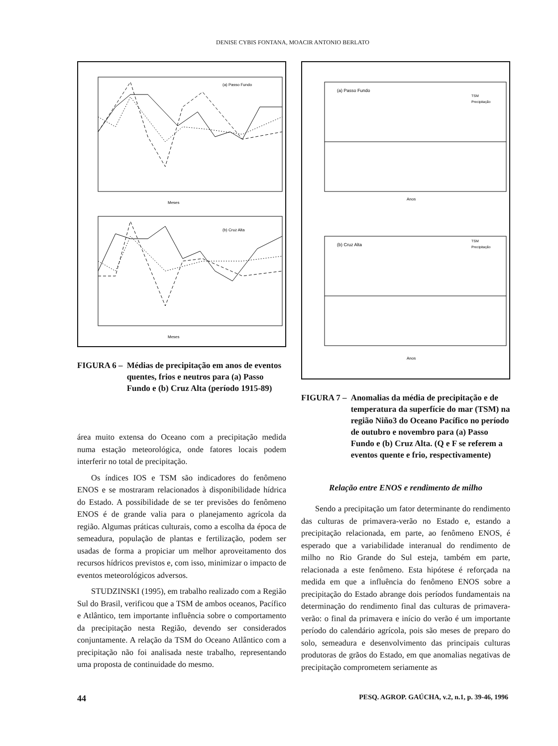DENISE CYBIS FONTANA, MOACIR ANTONIO BERLATO
(a) Passo Fundo
Meses
(b) Cruz Alta
Meses
FIGURA 6 – Médias de precipitação em anos de eventos quentes, frios e neutros para (a) Passo Fundo e (b) Cruz Alta (período 1915-89)
área muito extensa do Oceano com a precipitação medida numa estação meteorológica, onde fatores locais podem interferir no total de precipitação.
Os índices IOS e TSM são indicadores do fenômeno ENOS e se mostraram relacionados à disponibilidade hídrica do Estado. A possibilidade de se ter previsões do fenômeno ENOS é de grande valia para o planejamento agrícola da região. Algumas práticas culturais, como a escolha da época de semeadura, população de plantas e fertilização, podem ser usadas de forma a propiciar um melhor aproveitamento dos recursos hídricos previstos e, com isso, minimizar o impacto de eventos meteorológicos adversos.
STUDZINSKI (1995), em trabalho realizado com a Região Sul do Brasil, verificou que a TSM de ambos oceanos, Pacífico e Atlântico, tem importante influência sobre o comportamento da precipitação nesta Região, devendo ser considerados conjuntamente. A relação da TSM do Oceano Atlântico com a precipitação não foi analisada neste trabalho, representando uma proposta de continuidade do mesmo.
(a) Passo Fundo
TSM
Precipitação
Anos
(b) Cruz Alta
TSM
Precipitação
Anos
FIGURA 7 – Anomalias da média de precipitação e de temperatura da superfície do mar (TSM) na região Niño3 do Oceano Pacífico no período de outubro e novembro para (a) Passo Fundo e (b) Cruz Alta. (Q e F se referem a eventos quente e frio, respectivamente)
Relação entre ENOS e rendimento de milho
Sendo a precipitação um fator determinante do rendimento das culturas de primavera-verão no Estado e, estando a precipitação relacionada, em parte, ao fenômeno ENOS, é esperado que a variabilidade interanual do rendimento de milho no Rio Grande do Sul esteja, também em parte, relacionada a este fenômeno. Esta hipótese é reforçada na medida em que a influência do fenômeno ENOS sobre a precipitação do Estado abrange dois períodos fundamentais na determinação do rendimento final das culturas de primavera-verão: o final da primavera e início do verão é um importante período do calendário agrícola, pois são meses de preparo do solo, semeadura e desenvolvimento das principais culturas produtoras de grãos do Estado, em que anomalias negativas de precipitação comprometem seriamente as
44 PESQ. AGROP. GAÚCHA, v.2, n.1, p. 39-46, 1996